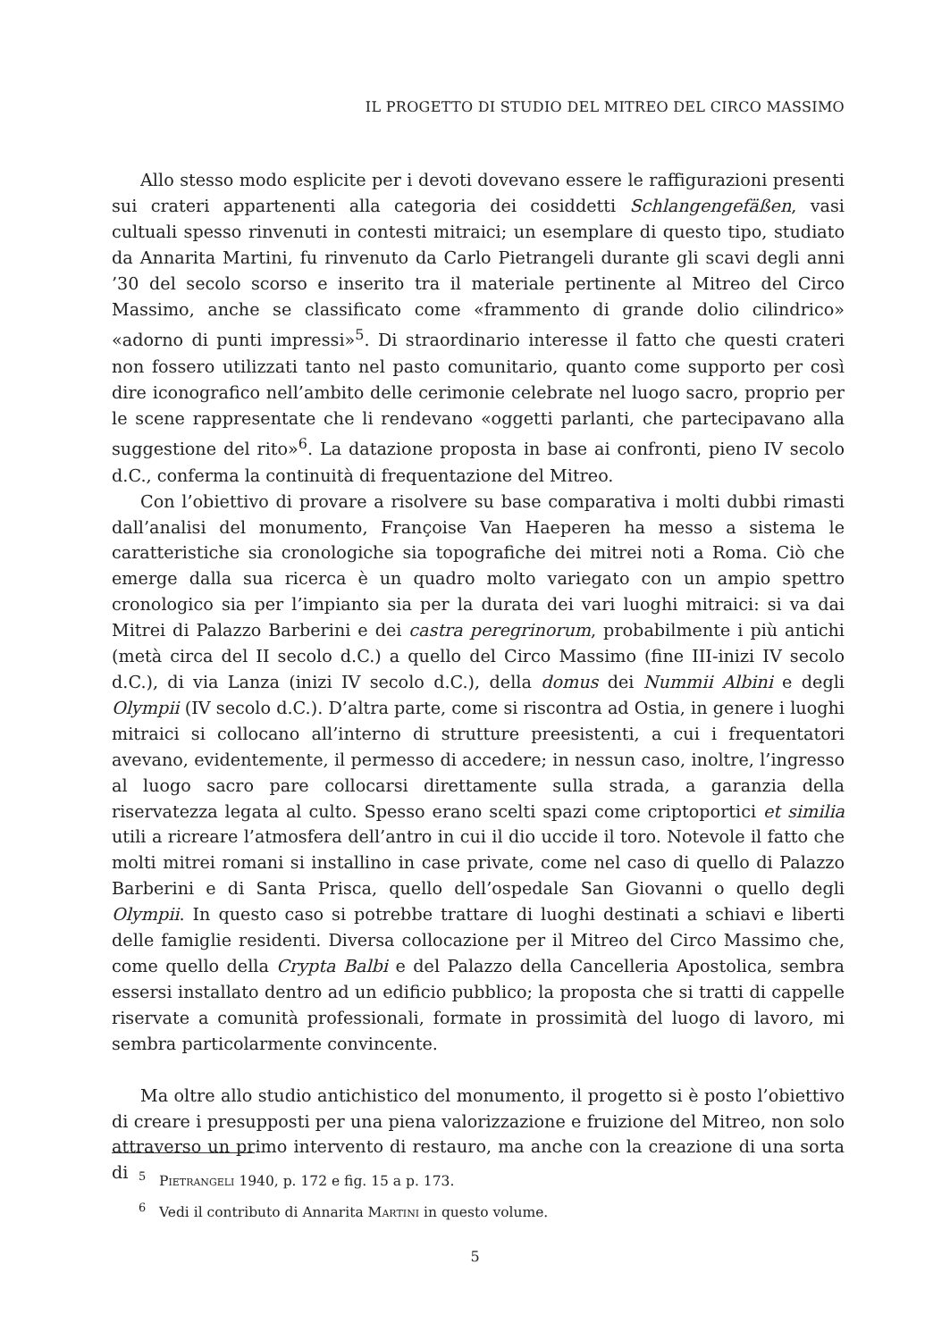IL PROGETTO DI STUDIO DEL MITREO DEL CIRCO MASSIMO
Allo stesso modo esplicite per i devoti dovevano essere le raffigurazioni presenti sui crateri appartenenti alla categoria dei cosiddetti Schlangengefäßen, vasi cultuali spesso rinvenuti in contesti mitraici; un esemplare di questo tipo, studiato da Annarita Martini, fu rinvenuto da Carlo Pietrangeli durante gli scavi degli anni ’30 del secolo scorso e inserito tra il materiale pertinente al Mitreo del Circo Massimo, anche se classificato come «frammento di grande dolio cilindrico» «adorno di punti impressi»<sup>5</sup>. Di straordinario interesse il fatto che questi crateri non fossero utilizzati tanto nel pasto comunitario, quanto come supporto per così dire iconografico nell’ambito delle cerimonie celebrate nel luogo sacro, proprio per le scene rappresentate che li rendevano «oggetti parlanti, che partecipavano alla suggestione del rito»<sup>6</sup>. La datazione proposta in base ai confronti, pieno IV secolo d.C., conferma la continuità di frequentazione del Mitreo.
Con l’obiettivo di provare a risolvere su base comparativa i molti dubbi rimasti dall’analisi del monumento, Françoise Van Haeperen ha messo a sistema le caratteristiche sia cronologiche sia topografiche dei mitrei noti a Roma. Ciò che emerge dalla sua ricerca è un quadro molto variegato con un ampio spettro cronologico sia per l’impianto sia per la durata dei vari luoghi mitraici: si va dai Mitrei di Palazzo Barberini e dei castra peregrinorum, probabilmente i più antichi (metà circa del II secolo d.C.) a quello del Circo Massimo (fine III-inizi IV secolo d.C.), di via Lanza (inizi IV secolo d.C.), della domus dei Nummii Albini e degli Olympii (IV secolo d.C.). D’altra parte, come si riscontra ad Ostia, in genere i luoghi mitraici si collocano all’interno di strutture preesistenti, a cui i frequentatori avevano, evidentemente, il permesso di accedere; in nessun caso, inoltre, l’ingresso al luogo sacro pare collocarsi direttamente sulla strada, a garanzia della riservatezza legata al culto. Spesso erano scelti spazi come criptoportici et similia utili a ricreare l’atmosfera dell’antro in cui il dio uccide il toro. Notevole il fatto che molti mitrei romani si installino in case private, come nel caso di quello di Palazzo Barberini e di Santa Prisca, quello dell’ospedale San Giovanni o quello degli Olympii. In questo caso si potrebbe trattare di luoghi destinati a schiavi e liberti delle famiglie residenti. Diversa collocazione per il Mitreo del Circo Massimo che, come quello della Crypta Balbi e del Palazzo della Cancelleria Apostolica, sembra essersi installato dentro ad un edificio pubblico; la proposta che si tratti di cappelle riservate a comunità professionali, formate in prossimità del luogo di lavoro, mi sembra particolarmente convincente.
Ma oltre allo studio antichistico del monumento, il progetto si è posto l’obiettivo di creare i presupposti per una piena valorizzazione e fruizione del Mitreo, non solo attraverso un primo intervento di restauro, ma anche con la creazione di una sorta di
<sup>5</sup> Pietrangeli 1940, p. 172 e fig. 15 a p. 173.
<sup>6</sup> Vedi il contributo di Annarita Martini in questo volume.
5